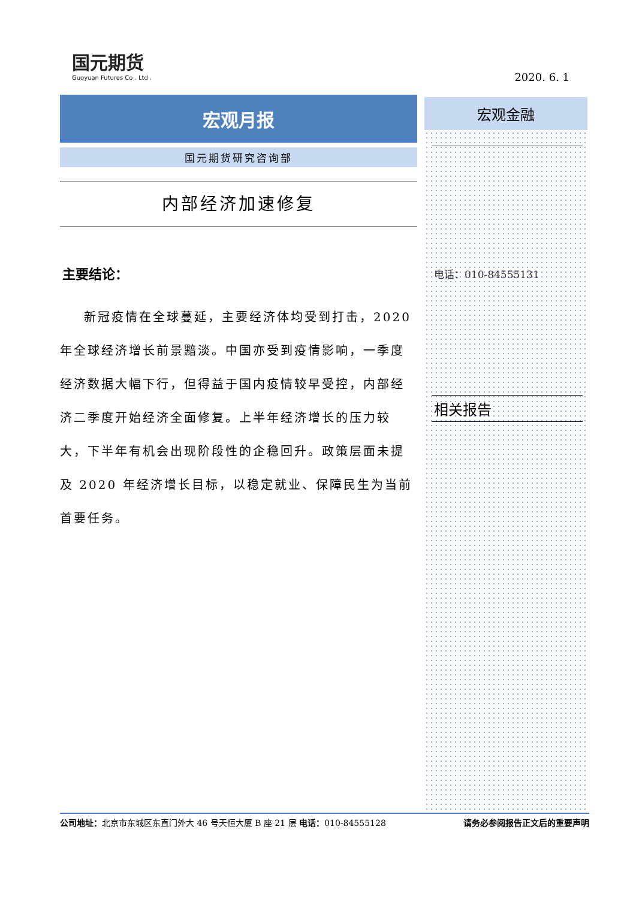国元期货
Guoyuan Futures Co . Ltd .
2020. 6. 1
宏观月报
国元期货研究咨询部
内部经济加速修复
主要结论：
新冠疫情在全球蔓延，主要经济体均受到打击，2020 年全球经济增长前景黯淡。中国亦受到疫情影响，一季度经济数据大幅下行，但得益于国内疫情较早受控，内部经济二季度开始经济全面修复。上半年经济增长的压力较大，下半年有机会出现阶段性的企稳回升。政策层面未提及 2020 年经济增长目标，以稳定就业、保障民生为当前首要任务。
宏观金融
电话：010-84555131
相关报告
公司地址：北京市东城区东直门外大 46 号天恒大厦 B 座 21 层 电话：010-84555128 请务必参阅报告正文后的重要声明